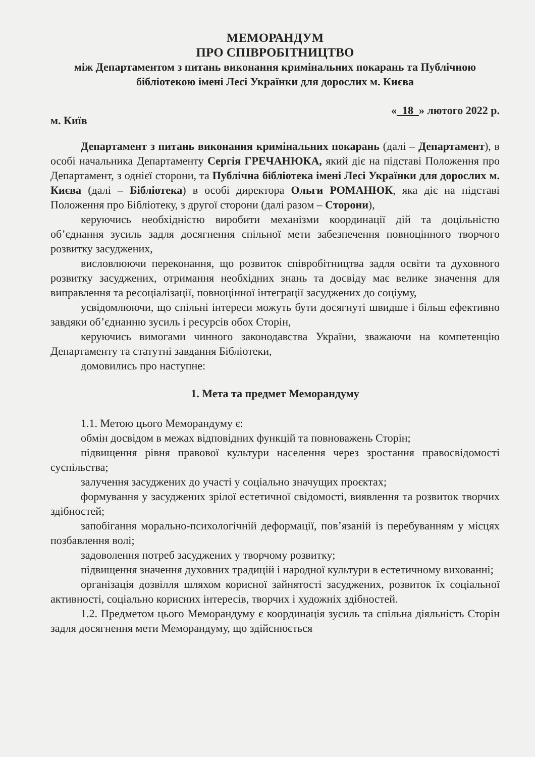МЕМОРАНДУМ
ПРО СПІВРОБІТНИЦТВО
між Департаментом з питань виконання кримінальних покарань та Публічною бібліотекою імені Лесі Українки для дорослих м. Києва
м. Київ « 18 » лютого 2022 р.
Департамент з питань виконання кримінальних покарань (далі – Департамент), в особі начальника Департаменту Сергія ГРЕЧАНЮКА, який діє на підставі Положення про Департамент, з однієї сторони, та Публічна бібліотека імені Лесі Українки для дорослих м. Києва (далі – Бібліотека) в особі директора Ольги РОМАНЮК, яка діє на підставі Положення про Бібліотеку, з другої сторони (далі разом – Сторони),
керуючись необхідністю виробити механізми координації дій та доцільністю об’єднання зусиль задля досягнення спільної мети забезпечення повноцінного творчого розвитку засуджених,
висловлюючи переконання, що розвиток співробітництва задля освіти та духовного розвитку засуджених, отримання необхідних знань та досвіду має велике значення для виправлення та ресоціалізації, повноцінної інтеграції засуджених до соціуму,
усвідомлюючи, що спільні інтереси можуть бути досягнуті швидше і більш ефективно завдяки об’єднанню зусиль і ресурсів обох Сторін,
керуючись вимогами чинного законодавства України, зважаючи на компетенцію Департаменту та статутні завдання Бібліотеки,
домовились про наступне:
1. Мета та предмет Меморандуму
1.1. Метою цього Меморандуму є:
обмін досвідом в межах відповідних функцій та повноважень Сторін;
підвищення рівня правової культури населення через зростання правосвідомості суспільства;
залучення засуджених до участі у соціально значущих проєктах;
формування у засуджених зрілої естетичної свідомості, виявлення та розвиток творчих здібностей;
запобігання морально-психологічній деформації, пов’язаній із перебуванням у місцях позбавлення волі;
задоволення потреб засуджених у творчому розвитку;
підвищення значення духовних традицій і народної культури в естетичному вихованні;
організація дозвілля шляхом корисної зайнятості засуджених, розвиток їх соціальної активності, соціально корисних інтересів, творчих і художніх здібностей.
1.2. Предметом цього Меморандуму є координація зусиль та спільна діяльність Сторін задля досягнення мети Меморандуму, що здійснюється